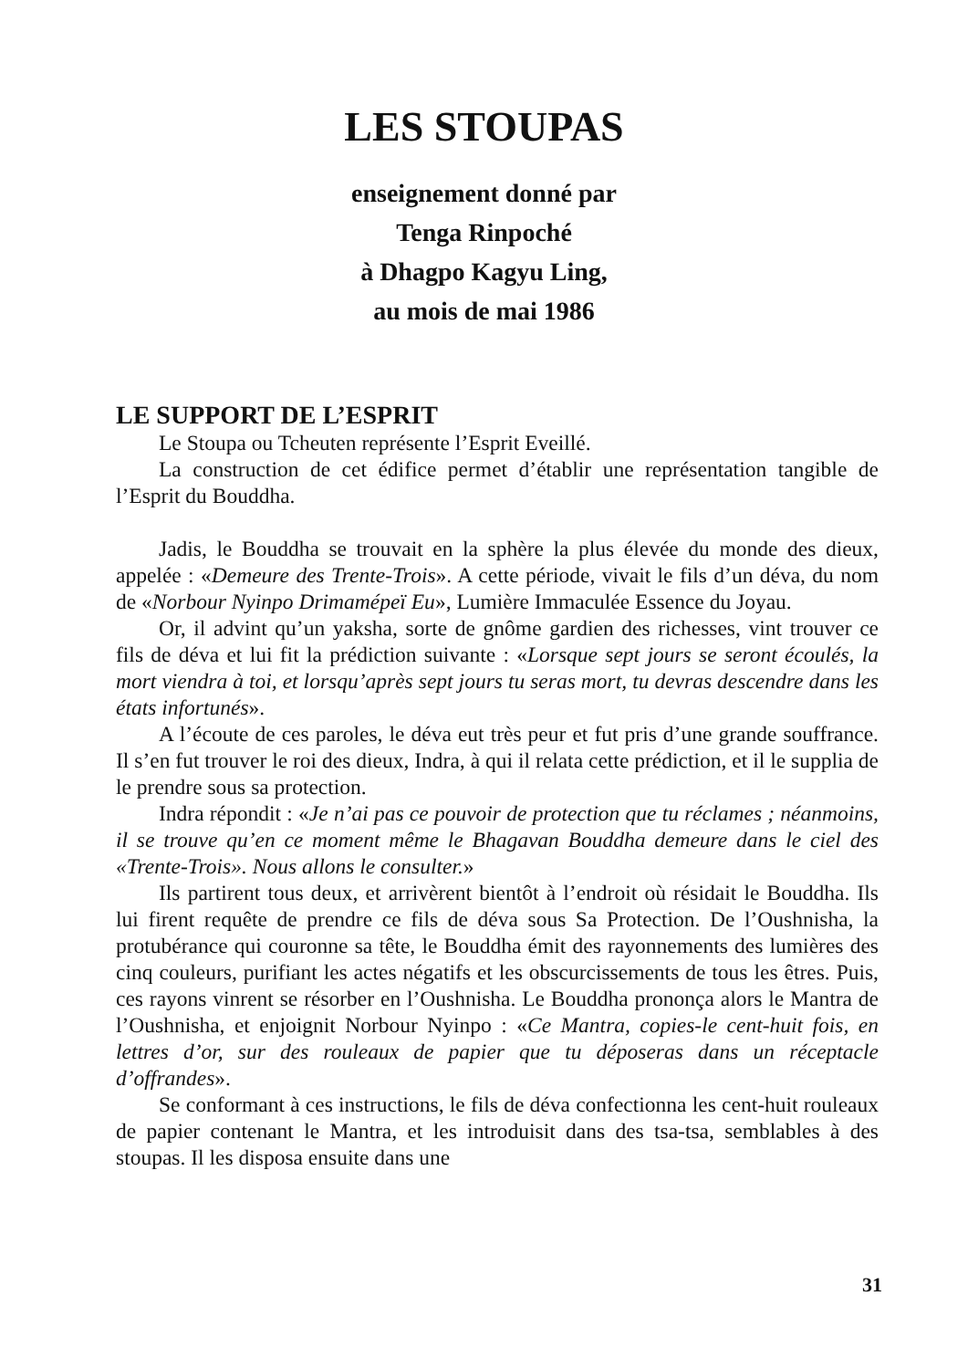LES STOUPAS
enseignement donné par
Tenga Rinpoché
à Dhagpo Kagyu Ling,
au mois de mai 1986
LE SUPPORT DE L’ESPRIT
Le Stoupa ou Tcheuten représente l’Esprit Eveillé.
La construction de cet édifice permet d’établir une représentation tangible de l’Esprit du Bouddha.
Jadis, le Bouddha se trouvait en la sphère la plus élevée du monde des dieux, appelée : «Demeure des Trente-Trois». A cette période, vivait le fils d’un déva, du nom de «Norbour Nyinpo Drimamépeï Eu», Lumière Immaculée Essence du Joyau.
Or, il advint qu’un yaksha, sorte de gnôme gardien des richesses, vint trouver ce fils de déva et lui fit la prédiction suivante : «Lorsque sept jours se seront écoulés, la mort viendra à toi, et lorsqu’après sept jours tu seras mort, tu devras descendre dans les états infortunés».
A l’écoute de ces paroles, le déva eut très peur et fut pris d’une grande souffrance. Il s’en fut trouver le roi des dieux, Indra, à qui il relata cette prédiction, et il le supplia de le prendre sous sa protection.
Indra répondit : «Je n’ai pas ce pouvoir de protection que tu réclames ; néanmoins, il se trouve qu’en ce moment même le Bhagavan Bouddha demeure dans le ciel des «Trente-Trois». Nous allons le consulter.»
Ils partirent tous deux, et arrivèrent bientôt à l’endroit où résidait le Bouddha. Ils lui firent requête de prendre ce fils de déva sous Sa Protection. De l’Oushnisha, la protubérance qui couronne sa tête, le Bouddha émit des rayonnements des lumières des cinq couleurs, purifiant les actes négatifs et les obscurcissements de tous les êtres. Puis, ces rayons vinrent se résorber en l’Oushnisha. Le Bouddha prononça alors le Mantra de l’Oushnisha, et enjoignit Norbour Nyinpo : «Ce Mantra, copies-le cent-huit fois, en lettres d’or, sur des rouleaux de papier que tu déposeras dans un réceptacle d’offrandes».
Se conformant à ces instructions, le fils de déva confectionna les cent-huit rouleaux de papier contenant le Mantra, et les introduisit dans des tsa-tsa, semblables à des stoupas. Il les disposa ensuite dans une
31